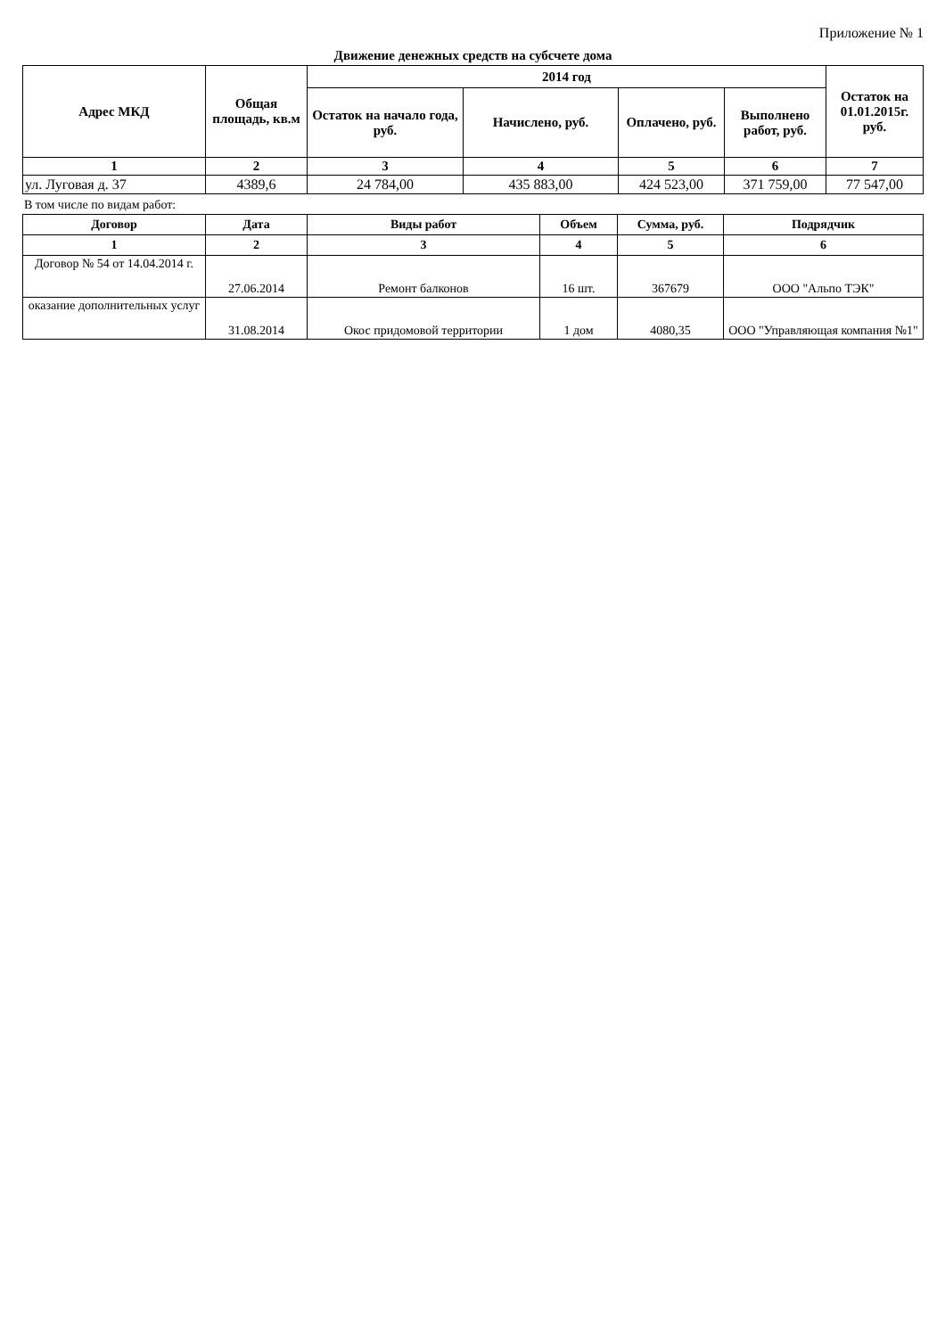Приложение № 1
Движение денежных средств на субсчете дома
| Адрес МКД | Общая площадь, кв.м | 2014 год | | | | Остаток на 01.01.2015г. руб. |
| --- | --- | --- | --- | --- | --- | --- |
| | | Остаток на начало года, руб. | Начислено, руб. | Оплачено, руб. | Выполнено работ, руб. | |
| 1 | 2 | 3 | 4 | 5 | 6 | 7 |
| ул. Луговая д. 37 | 4389,6 | 24 784,00 | 435 883,00 | 424 523,00 | 371 759,00 | 77 547,00 |
В том числе по видам работ:
| Договор | Дата | Виды работ | Объем | Сумма, руб. | Подрядчик |
| --- | --- | --- | --- | --- | --- |
| 1 | 2 | 3 | 4 | 5 | 6 |
| Договор № 54 от 14.04.2014 г. | 27.06.2014 | Ремонт балконов | 16 шт. | 367679 | ООО "Альпо ТЭК" |
| оказание дополнительных услуг | 31.08.2014 | Окос придомовой территории | 1 дом | 4080,35 | ООО "Управляющая компания №1" |